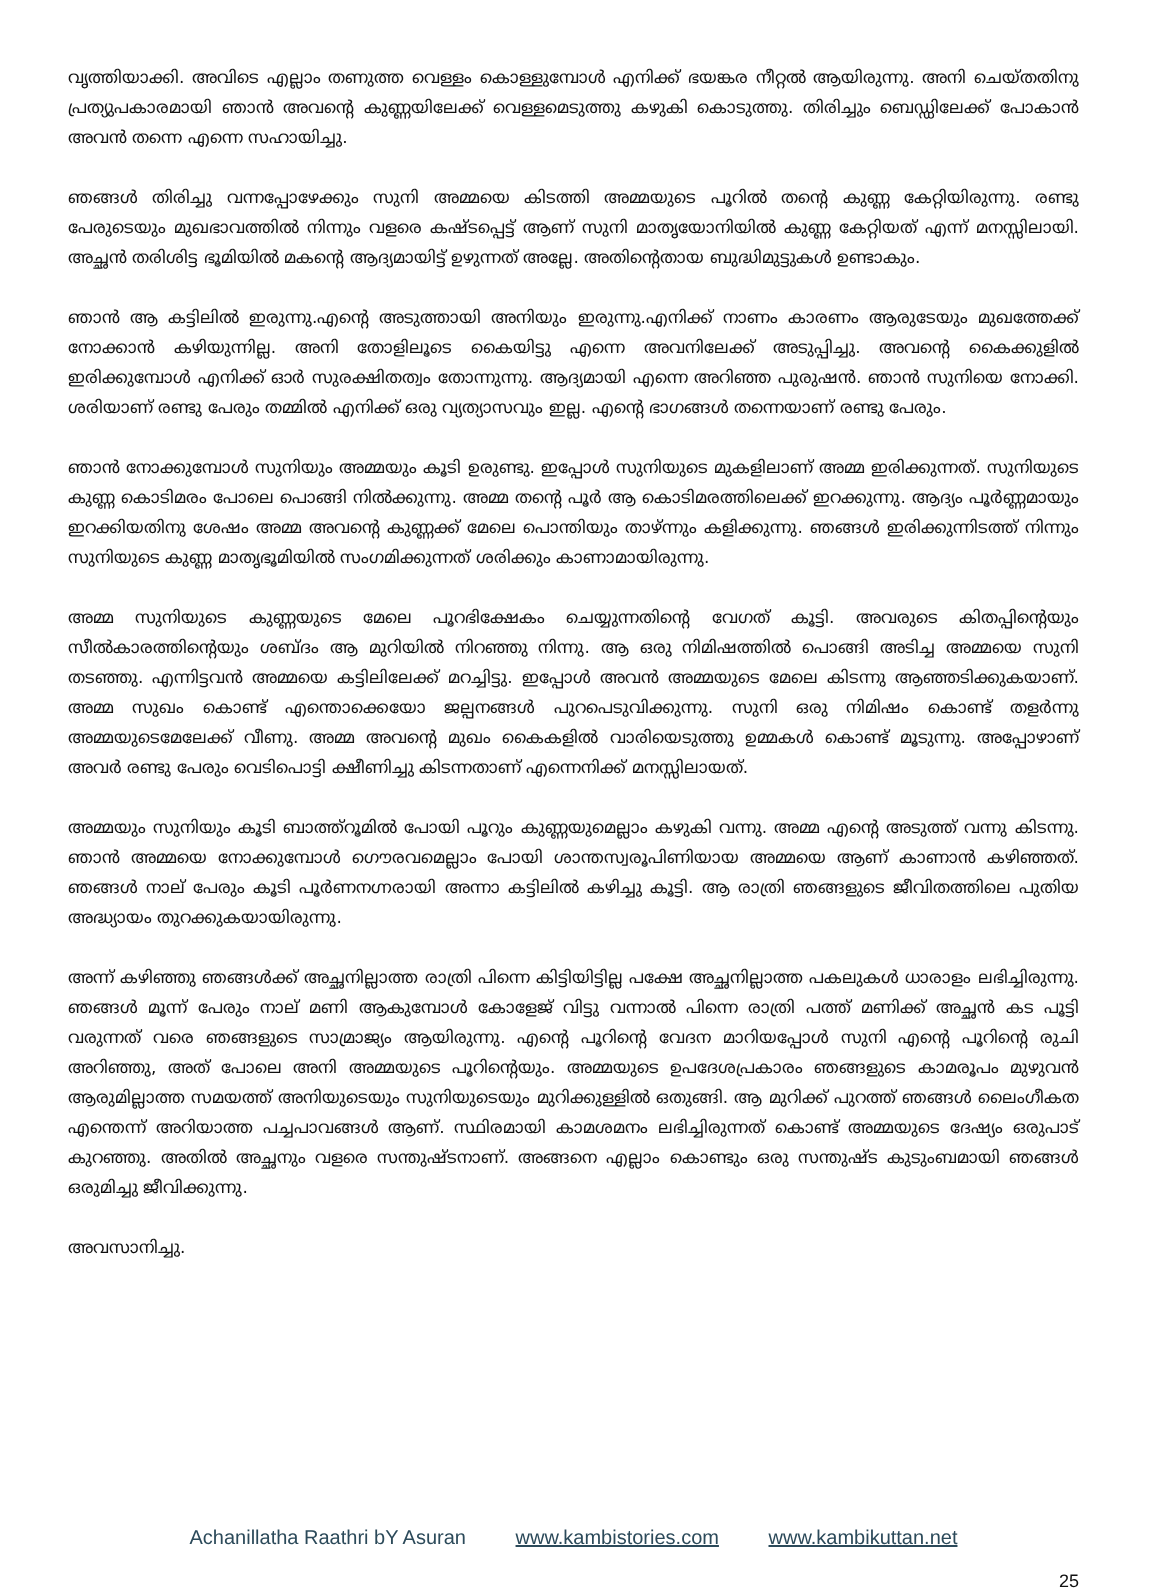വൃത്തിയാക്കി. അവിടെ എല്ലാം തണുത്ത വെള്ളം കൊള്ളുമ്പോൾ എനിക്ക് ഭയങ്കര നീറ്റൽ ആയിരുന്നു. അനി ചെയ്തതിനു പ്രത്യുപകാരമായി ഞാൻ അവന്റെ കുണ്ണയിലേക്ക് വെള്ളമെടുത്തു കഴുകി കൊടുത്തു. തിരിച്ചും ബെഡ്ഡിലേക്ക് പോകാൻ അവൻ തന്നെ എന്നെ സഹായിച്ചു.
ഞങ്ങൾ തിരിച്ചു വന്നപ്പോഴേക്കും സുനി അമ്മയെ കിടത്തി അമ്മയുടെ പൂറിൽ തന്റെ കുണ്ണ കേറ്റിയിരുന്നു. രണ്ടു പേരുടെയും മുഖഭാവത്തിൽ നിന്നും വളരെ കഷ്ടപ്പെട്ട് ആണ് സുനി മാതൃയോനിയിൽ കുണ്ണ കേറ്റിയത് എന്ന് മനസ്സിലായി. അച്ഛൻ തരിശിട്ട ഭൂമിയിൽ മകന്റെ ആദ്യമായിട്ട് ഉഴുന്നത് അല്ലേ. അതിന്റെതായ ബുദ്ധിമുട്ടുകൾ ഉണ്ടാകും.
ഞാൻ ആ കട്ടിലിൽ ഇരുന്നു.എന്റെ അടുത്തായി അനിയും ഇരുന്നു.എനിക്ക് നാണം കാരണം ആരുടേയും മുഖത്തേക്ക് നോക്കാൻ കഴിയുന്നില്ല. അനി തോളിലൂടെ കൈയിട്ടു എന്നെ അവനിലേക്ക് അടുപ്പിച്ചു. അവന്റെ കൈക്കുളിൽ ഇരിക്കുമ്പോൾ എനിക്ക് ഓർ സുരക്ഷിതത്വം തോന്നുന്നു. ആദ്യമായി എന്നെ അറിഞ്ഞ പുരുഷൻ. ഞാൻ സുനിയെ നോക്കി. ശരിയാണ് രണ്ടു പേരും തമ്മിൽ എനിക്ക് ഒരു വ്യത്യാസവും ഇല്ല. എന്റെ ഭാഗങ്ങൾ തന്നെയാണ് രണ്ടു പേരും.
ഞാൻ നോക്കുമ്പോൾ സുനിയും അമ്മയും കൂടി ഉരുണ്ടു. ഇപ്പോൾ സുനിയുടെ മുകളിലാണ് അമ്മ ഇരിക്കുന്നത്. സുനിയുടെ കുണ്ണ കൊടിമരം പോലെ പൊങ്ങി നിൽക്കുന്നു. അമ്മ തന്റെ പൂർ ആ കൊടിമരത്തിലെക്ക് ഇറക്കുന്നു. ആദ്യം പൂർണ്ണമായും ഇറക്കിയതിനു ശേഷം അമ്മ അവന്റെ കുണ്ണക്ക് മേലെ പൊന്തിയും താഴ്ന്നും കളിക്കുന്നു. ഞങ്ങൾ ഇരിക്കുന്നിടത്ത് നിന്നും സുനിയുടെ കുണ്ണ മാതൃഭൂമിയിൽ സംഗമിക്കുന്നത് ശരിക്കും കാണാമായിരുന്നു.
അമ്മ സുനിയുടെ കുണ്ണയുടെ മേലെ പൂറഭിക്ഷേകം ചെയ്യുന്നതിന്റെ വേഗത് കൂട്ടി. അവരുടെ കിതപ്പിന്റെയും സീൽകാരത്തിന്റെയും ശബ്ദം ആ മുറിയിൽ നിറഞ്ഞു നിന്നു. ആ ഒരു നിമിഷത്തിൽ പൊങ്ങി അടിച്ച അമ്മയെ സുനി തടഞ്ഞു. എന്നിട്ടവൻ അമ്മയെ കട്ടിലിലേക്ക് മറച്ചിട്ടു. ഇപ്പോൾ അവൻ അമ്മയുടെ മേലെ കിടന്നു ആഞ്ഞടിക്കുകയാണ്. അമ്മ സുഖം കൊണ്ട് എന്തൊക്കെയോ ജല്പനങ്ങൾ പുറപെടുവിക്കുന്നു. സുനി ഒരു നിമിഷം കൊണ്ട് തളർന്നു അമ്മയുടെമേലേക്ക് വീണു. അമ്മ അവന്റെ മുഖം കൈകളിൽ വാരിയെടുത്തു ഉമ്മകൾ കൊണ്ട് മൂടുന്നു. അപ്പോഴാണ് അവർ രണ്ടു പേരും വെടിപൊട്ടി ക്ഷീണിച്ചു കിടന്നതാണ് എന്നെനിക്ക് മനസ്സിലായത്.
അമ്മയും സുനിയും കൂടി ബാത്ത്റൂമിൽ പോയി പൂറും കുണ്ണയുമെല്ലാം കഴുകി വന്നു. അമ്മ എന്റെ അടുത്ത് വന്നു കിടന്നു. ഞാൻ അമ്മയെ നോക്കുമ്പോൾ ഗൌരവമെല്ലാം പോയി ശാന്തസ്വരൂപിണിയായ അമ്മയെ ആണ് കാണാൻ കഴിഞ്ഞത്. ഞങ്ങൾ നാല് പേരും കൂടി പൂർണനഗ്നരായി അന്നാ കട്ടിലിൽ കഴിച്ചു കൂട്ടി. ആ രാത്രി ഞങ്ങളുടെ ജീവിതത്തിലെ പുതിയ അദ്ധ്യായം തുറക്കുകയായിരുന്നു.
അന്ന് കഴിഞ്ഞു ഞങ്ങൾക്ക് അച്ഛനില്ലാത്ത രാത്രി പിന്നെ കിട്ടിയിട്ടില്ല പക്ഷേ അച്ഛനില്ലാത്ത പകലുകൾ ധാരാളം ലഭിച്ചിരുന്നു. ഞങ്ങൾ മൂന്ന് പേരും നാല് മണി ആകുമ്പോൾ കോളേജ് വിട്ടു വന്നാൽ പിന്നെ രാത്രി പത്ത് മണിക്ക് അച്ഛൻ കട പൂട്ടി വരുന്നത് വരെ ഞങ്ങളുടെ സാമ്രാജ്യം ആയിരുന്നു. എന്റെ പൂറിന്റെ വേദന മാറിയപ്പോൾ സുനി എന്റെ പൂറിന്റെ രുചി അറിഞ്ഞു, അത് പോലെ അനി അമ്മയുടെ പൂറിന്റെയും. അമ്മയുടെ ഉപദേശപ്രകാരം ഞങ്ങളുടെ കാമരൂപം മുഴുവൻ ആരുമില്ലാത്ത സമയത്ത് അനിയുടെയും സുനിയുടെയും മുറിക്കുള്ളിൽ ഒതുങ്ങി. ആ മുറിക്ക് പുറത്ത് ഞങ്ങൾ ലൈംഗീകത എന്തെന്ന് അറിയാത്ത പച്ചപാവങ്ങൾ ആണ്. സ്ഥിരമായി കാമശമനം ലഭിച്ചിരുന്നത് കൊണ്ട് അമ്മയുടെ ദേഷ്യം ഒരുപാട് കുറഞ്ഞു. അതിൽ അച്ഛനും വളരെ സന്തുഷ്ടനാണ്. അങ്ങനെ എല്ലാം കൊണ്ടും ഒരു സന്തുഷ്ട കുടുംബമായി ഞങ്ങൾ ഒരുമിച്ചു ജീവിക്കുന്നു.
അവസാനിച്ചു.
Achanillatha Raathri bY Asuran www.kambistories.com www.kambikuttan.net
25